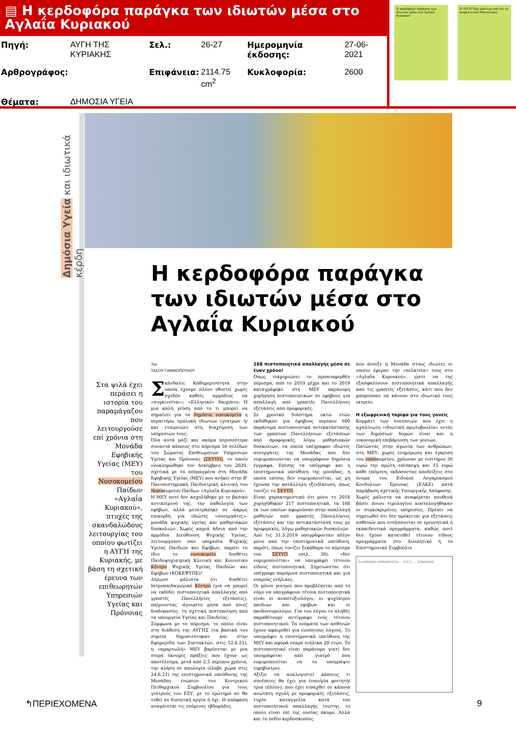▤ Η κερδοφόρα παράγκα των ιδιωτών μέσα στο Αγλαΐα Κυριακού
| Πηγή: | ΑΥΓΗ ΤΗΣ ΚΥΡΙΑΚΗΣ | Σελ.: | 26-27 | Ημερομηνία έκδοσης: | 27-06-2021 |
| Αρθρογράφος: | | Επιφάνεια: | 2114.75 cm<sup>2</sup> | Κυκλοφορία: | 2600 |
| Θέματα: | ΔΗΜΟΣΙΑ ΥΓΕΙΑ | | | | |
Η κερδοφόρα παράγκα των ιδιωτών μέσα στο Αγλαΐα Κυριακού
Η ΑΥΓΗ Πώς απέτυχε παντού το ασφαλιστικό Μητσοτάκη
Δημόσια Υγεία και ιδιωτικά κέρδη
Στα ψιλά έχει περάσει η ιστορία του παραμάγαζου που λειτουργούσε επί χρόνια στη Μονάδα Εφηβικής Υγείας (ΜΕΥ) του Νοσοκομείου Παίδων «Αγλαΐα Κυριακού», πτυχές της σκανδαλώδους λειτουργίας του οποίου φωτίζει η ΑΥΓΗ της Κυριακής, με βάση τη σχετική έρευνα των επιθεωρητών Υπηρεσιών Υγείας και Πρόνοιας
Η κερδοφόρα παράγκα των ιδιωτών μέσα στο Αγλαΐα Κυριακού
Του
ΤΑΣΟΥ ΓΙΑΝΝΟΠΟΥΛΟΥ
Σκάνδαλο; Καθημερινότητα στην οποία έχουμε πλέον εθιστεί χωρίς σχεδόν καθείς αρμόδιος να «συγκινείται»; «Ελληνικό» δαιμόνιο; Η μια καλή γεύση από το τι μπορεί να σημαίνει για τα δημόσια νοσοκομεία η περαιτέρω εμπλοκή ιδιωτών (γιατρών ή/και εταιρειών) στη διαχείριση των υπηρεσιών τους;
Όλα αυτά μαζί και ακόμα περισσότερα συναντά κάποιος στο πόρισμα 50 σελίδων του Σώματος Επιθεωρητών Υπηρεσιών Υγείας και Πρόνοιας (ΣΕΥΥΠ), το οποίο ολοκληρώθηκε τον Δεκέμβριο του 2020, σχετικά με τα πεπραγμένα στη Μονάδα Εφηβικής Υγείας (ΜΕΥ) που ανήκει στην Β' Πανεπιστημιακή Παιδιατρική κλινική του Νοσοκομείου Παίδων «Αγλαΐα Κυριακού».
Η ΜΕΥ ποτέ δεν ασχολήθηκε με το βασικό αντικείμενό της, την παθολογία των εφήβων, αλλά μετατράπηκε σε -άκρως επικερδή για ιδιώτες «συνεργάτες»- μονάδα ψυχικής υγείας και μαθησιακών δυσκολιών. Χωρίς καμιά άδεια από την αρμόδια Διεύθυνση Ψυχικής Υγείας, λειτουργούσε σαν υπηρεσία Ψυχικής Υγείας Παιδιών και Εφήβων, παρότι το ίδιο το νοσοκομείο διαθέτει Παιδοψυχιατρική Κλινική και Κοινοτικό Κέντρο Ψυχικής Υγείας Παιδιών και Εφήβων (ΚΟΚΕΨΥΠΕ)!
Δήλωσε μάλιστα ότι διαθέτει Ιατροπαιδαγωγικό Κέντρο (για να μπορεί να εκδίδει πιστοποιητικά απαλλαγής από γραπτές Πανελλήνιες εξετάσεις), παίρνοντας -άγνωστο μέσα από ποιες διαδικασίες- τη σχετική πιστοποίηση από τα υπουργεία Υγείας και Παιδείας.
Σύμφωνα με το πόρισμα, το οποίο είναι στη διάθεση της ΑΥΓΗΣ (τα βασικά του σημεία δημοσιεύτηκαν και στην Εφημερίδα των Συντακτών, στις 12.6.21), η «αμαρτωλή» ΜΕΥ βαρύνεται με μια σειρά έκνομες πράξεις που έχουν ως αποτέλεσμα, μετά από 2,5 περίπου χρόνια, την κλήση σε απολογία (έλαβε χώρα στις 24.6.21) της επιστημονικά υπεύθυνης της Μονάδας ενώπιον του Κεντρικού Πειθαρχικού Συμβουλίου για τους γιατρούς του ΕΣΥ, με το ερώτημα αν θα τεθεί σε δυνητική αργία ή όχι. Η απόφαση αναμένεται τις επόμενες εβδομάδες.
168 πιστοποιητικά απαλλαγής μέσα σε έναν χρόνο!
Όπως τεκμηριώνει το προαναφερθέν πόρισμα, από το 2010 μέχρι και το 2019 καταγράφηκε στη ΜΕΥ παράνομη χορήγηση πιστοποιητικών σε εφήβους για απαλλαγή από γραπτές Πανελλήνιες εξετάσεις από προφορικές.
Σε χρονικό διάστημα οκτώ ετών εκδόθηκαν για έφηβους περίπου 600 παράνομα πιστοποιητικά αντικατάστασης των γραπτών Πανελλήνιων εξετάσεων από προφορικές, λόγω μαθησιακών δυσκολιών, τα οποία υπέγραφαν ιδιώτες συνεργάτες της Μονάδας που δεν νομιμοποιούνται να υπογράφουν δημόσια έγγραφα. Επίσης τα υπέγραφε και η επιστημονικά υπεύθυνη της μονάδας, η οποία επίσης δεν νομιμοποιείται, ως μη έχουσα την κατάλληλη εξειδίκευση, όπως τονίζει το ΣΕΥΥΠ.
Είναι χαρακτηριστικό ότι μόνο το 2018 χορηγήθηκαν 217 πιστοποιητικά, τα 168 εκ των οποίων αφορούσαν στην απαλλαγή μαθητών από γραπτές Πανελλήνιες εξετάσεις και την αντικατάστασή τους με προφορικές, λόγω μαθησιακών δυσκολιών.
Από τις 31.5.2019 υπογράφονταν πλέον μόνο από την επιστημονικά υπεύθυνη, παρότι, όπως τονίζει ξεκάθαρα το πόρισμα του ΣΕΥΥΠ (σελ. 30), «δεν νομιμοποιείται» να υπογράφει τέτοιου είδους πιστοποιητικά. Σημειώνεται ότι υπέγραφε παρόμοια πιστοποιητικά και για νεαρούς ενήλικες.
Οι μόνοι γιατροί που προβλέπεται από το νόμο να υπογράφουν τέτοια πιστοποιητικά είναι οι αναπτυξιολόγοι, οι ψυχίατροι παιδιών και εφήβων και οι παιδονευρολόγοι. Για του λόγου το αληθές παραθέτουμε αντίγραφο ενός τέτοιου πιστοποιητικού. Τα ονόματα των ασθενών έχουν αφαιρεθεί για ευνόητους λόγους. Το υπογράφει η επιστημονικά υπεύθυνη της ΜΕΥ και αφορά νεαρό ενήλικα 20 ετών. Το πιστοποιητικό είναι παράνομο γιατί δεν υπογράφεται από γιατρό που νομιμοποιείται να το υπογράψει (εφηβίατρο).
Αξίζει να αναλογιστεί κάποιος τι συνέπειες θα έχει για έναν/μία φοιτητή/τρια (πλέον), που έχει εισαχθεί σε κάποια ανώτατη σχολή με προφορικές εξετάσεις, τυχόν καταγγελία κατά του πιστοποιητικού απαλλαγής του/της, το οποίο είναι επί της ουσίας άκυρο. Αλλά και το πεδίο κερδοσκοπίας
που άνοιξε η Μονάδα στους ιδιώτες οι οποίοι έφεραν την «πελατεία» τους στο «Αγλαΐα Κυριακού», ώστε να της εξασφαλίσουν πιστοποιητικά απαλλαγής από τις γραπτές εξετάσεις, κάτι που δεν μπορούσαν να κάνουν στο ιδιωτικό τους ιατρείο.
Η εξωφρενική ταρίφα για τους γονείς
Κομμάτι των συνεπειών που έχει η αχαλίνωτη «ιδιωτική πρωτοβουλία» εντός των δημόσιων δομών είναι και η οικονομική επιβάρυνση των γονιών.
Πατώντας στην αγωνία των ανθρώπων, στη ΜΕΥ, χωρίς ενημέρωση και έγκριση του νοσοκομείου, χρέωναν με εισιτήριο 30 ευρώ την πρώτη επίσκεψη και 15 ευρώ κάθε επόμενη, εκδόσοντας αποδείξεις στο όνομα του Ειδικού Λογαριασμού Κονδυλίων Έρευνας (ΕΛΚΕ) κατά παράβαση σχετικής Υπουργικής Απόφασης. Χωρίς μάλιστα να αναφέρεται πουθενά βάσει ποιου τιμολογίου κοστολογήθηκαν οι συγκεκριμένες υπηρεσίες. Πρέπει να σημειωθεί ότι δεν πρόκειται για εξετάσεις ασθενών που εντάσσονται σε ερευνητικά ή εκπαιδευτικά προγράμματα, καθώς ποτέ δεν έχουν κατατεθεί τέτοιου είδους προγράμματα στο Διοικητικό ή το Επιστημονικό Συμβούλιο
ΕΛΛΗΝΙΚΗ ΔΗΜΟΚΡΑΤΙΑ ... Μ.Ε.Υ. ... ΒΕΒΑΙΩΣΗ
↰ΠΕΡΙΕΧΟΜΕΝΑ 9